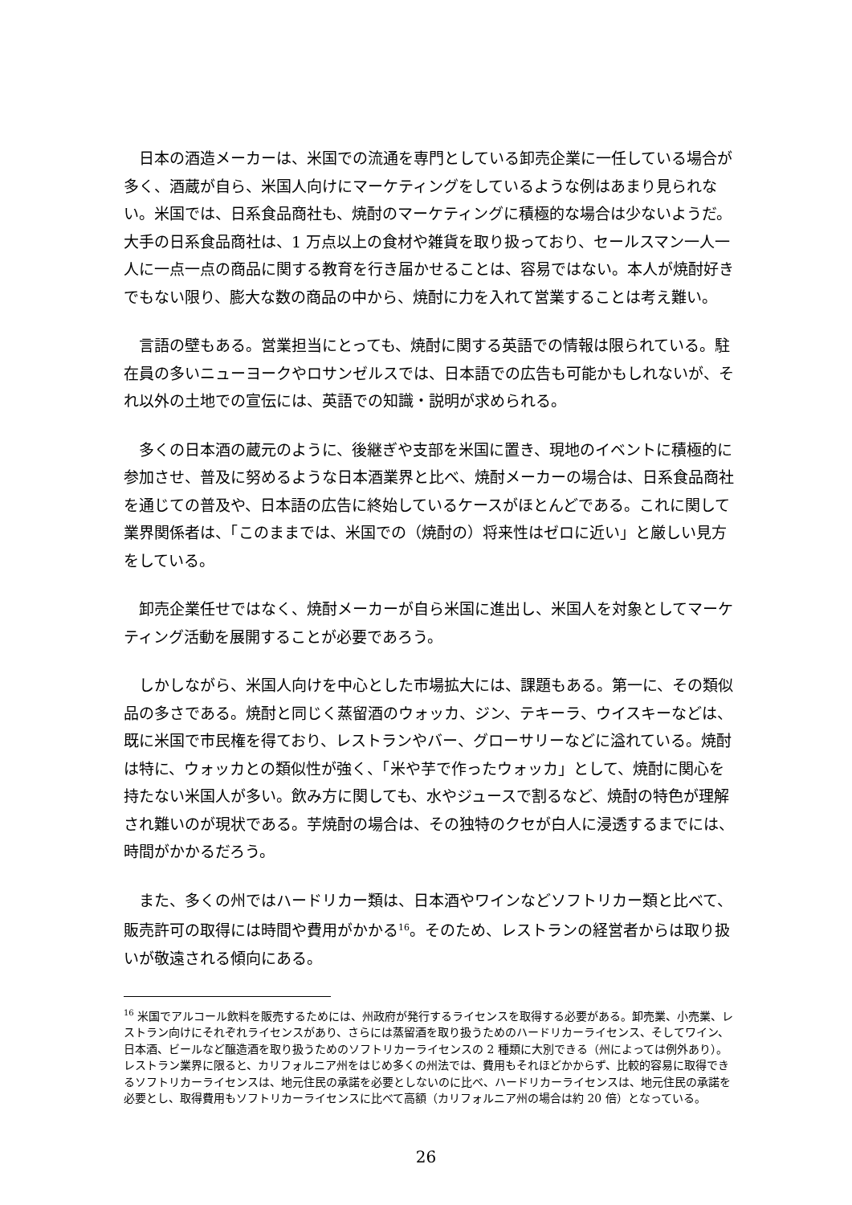日本の酒造メーカーは、米国での流通を専門としている卸売企業に一任している場合が多く、酒蔵が自ら、米国人向けにマーケティングをしているような例はあまり見られない。米国では、日系食品商社も、焼酎のマーケティングに積極的な場合は少ないようだ。大手の日系食品商社は、1 万点以上の食材や雑貨を取り扱っており、セールスマン一人一人に一点一点の商品に関する教育を行き届かせることは、容易ではない。本人が焼酎好きでもない限り、膨大な数の商品の中から、焼酎に力を入れて営業することは考え難い。
言語の壁もある。営業担当にとっても、焼酎に関する英語での情報は限られている。駐在員の多いニューヨークやロサンゼルスでは、日本語での広告も可能かもしれないが、それ以外の土地での宣伝には、英語での知識・説明が求められる。
多くの日本酒の蔵元のように、後継ぎや支部を米国に置き、現地のイベントに積極的に参加させ、普及に努めるような日本酒業界と比べ、焼酎メーカーの場合は、日系食品商社を通じての普及や、日本語の広告に終始しているケースがほとんどである。これに関して業界関係者は、「このままでは、米国での（焼酎の）将来性はゼロに近い」と厳しい見方をしている。
卸売企業任せではなく、焼酎メーカーが自ら米国に進出し、米国人を対象としてマーケティング活動を展開することが必要であろう。
しかしながら、米国人向けを中心とした市場拡大には、課題もある。第一に、その類似品の多さである。焼酎と同じく蒸留酒のウォッカ、ジン、テキーラ、ウイスキーなどは、既に米国で市民権を得ており、レストランやバー、グローサリーなどに溢れている。焼酎は特に、ウォッカとの類似性が強く、「米や芋で作ったウォッカ」として、焼酎に関心を持たない米国人が多い。飲み方に関しても、水やジュースで割るなど、焼酎の特色が理解され難いのが現状である。芋焼酎の場合は、その独特のクセが白人に浸透するまでには、時間がかかるだろう。
また、多くの州ではハードリカー類は、日本酒やワインなどソフトリカー類と比べて、販売許可の取得には時間や費用がかかる<sup>16</sup>。そのため、レストランの経営者からは取り扱いが敬遠される傾向にある。
<sup>16</sup> 米国でアルコール飲料を販売するためには、州政府が発行するライセンスを取得する必要がある。卸売業、小売業、レストラン向けにそれぞれライセンスがあり、さらには蒸留酒を取り扱うためのハードリカーライセンス、そしてワイン、日本酒、ビールなど醸造酒を取り扱うためのソフトリカーライセンスの 2 種類に大別できる（州によっては例外あり）。レストラン業界に限ると、カリフォルニア州をはじめ多くの州法では、費用もそれほどかからず、比較的容易に取得できるソフトリカーライセンスは、地元住民の承諾を必要としないのに比べ、ハードリカーライセンスは、地元住民の承諾を必要とし、取得費用もソフトリカーライセンスに比べて高額（カリフォルニア州の場合は約 20 倍）となっている。
26